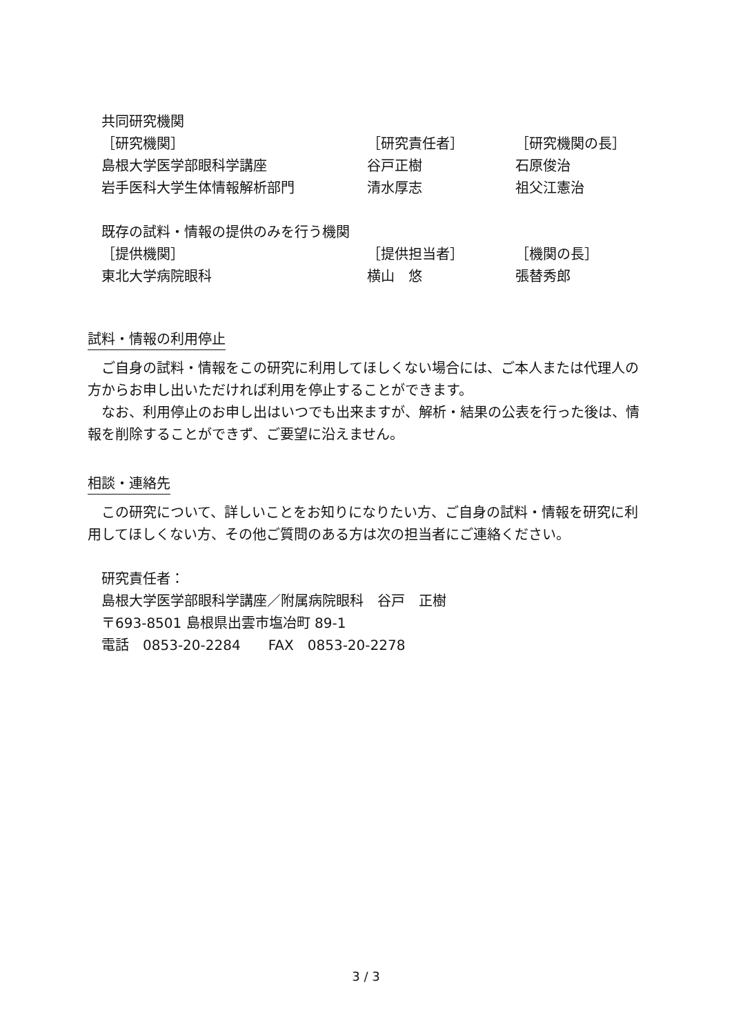共同研究機関
| ［研究機関］ | ［研究責任者］ | ［研究機関の長］ |
| 島根大学医学部眼科学講座 | 谷戸正樹 | 石原俊治 |
| 岩手医科大学生体情報解析部門 | 清水厚志 | 祖父江憲治 |
既存の試料・情報の提供のみを行う機関
| ［提供機関］ | ［提供担当者］ | ［機関の長］ |
| 東北大学病院眼科 | 横山 悠 | 張替秀郎 |
試料・情報の利用停止
　ご自身の試料・情報をこの研究に利用してほしくない場合には、ご本人または代理人の方からお申し出いただければ利用を停止することができます。
　なお、利用停止のお申し出はいつでも出来ますが、解析・結果の公表を行った後は、情報を削除することができず、ご要望に沿えません。
相談・連絡先
　この研究について、詳しいことをお知りになりたい方、ご自身の試料・情報を研究に利用してほしくない方、その他ご質問のある方は次の担当者にご連絡ください。
研究責任者：
島根大学医学部眼科学講座／附属病院眼科　谷戸　正樹
〒693-8501 島根県出雲市塩冶町 89-1
電話　0853-20-2284　　FAX　0853-20-2278
3 / 3